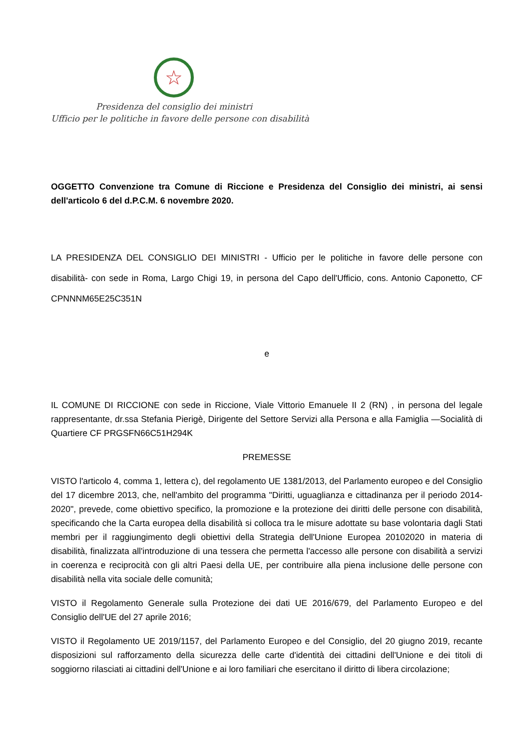☆
Presidenza del consiglio dei ministri
Ufficio per le politiche in favore delle persone con disabilità
OGGETTO Convenzione tra Comune di Riccione e Presidenza del Consiglio dei ministri, ai sensi dell'articolo 6 del d.P.C.M. 6 novembre 2020.
LA PRESIDENZA DEL CONSIGLIO DEI MINISTRI - Ufficio per le politiche in favore delle persone con disabilità- con sede in Roma, Largo Chigi 19, in persona del Capo dell'Ufficio, cons. Antonio Caponetto, CF CPNNNM65E25C351N
e
IL COMUNE DI RICCIONE con sede in Riccione, Viale Vittorio Emanuele II 2 (RN) , in persona del legale rappresentante, dr.ssa Stefania Pierigè, Dirigente del Settore Servizi alla Persona e alla Famiglia —Socialità di Quartiere CF PRGSFN66C51H294K
PREMESSE
VISTO l'articolo 4, comma 1, lettera c), del regolamento UE 1381/2013, del Parlamento europeo e del Consiglio del 17 dicembre 2013, che, nell'ambito del programma "Diritti, uguaglianza e cittadinanza per il periodo 2014-2020", prevede, come obiettivo specifico, la promozione e la protezione dei diritti delle persone con disabilità, specificando che la Carta europea della disabilità si colloca tra le misure adottate su base volontaria dagli Stati membri per il raggiungimento degli obiettivi della Strategia dell'Unione Europea 20102020 in materia di disabilità, finalizzata all'introduzione di una tessera che permetta l'accesso alle persone con disabilità a servizi in coerenza e reciprocità con gli altri Paesi della UE, per contribuire alla piena inclusione delle persone con disabilità nella vita sociale delle comunità;
VISTO il Regolamento Generale sulla Protezione dei dati UE 2016/679, del Parlamento Europeo e del Consiglio dell'UE del 27 aprile 2016;
VISTO il Regolamento UE 2019/1157, del Parlamento Europeo e del Consiglio, del 20 giugno 2019, recante disposizioni sul rafforzamento della sicurezza delle carte d'identità dei cittadini dell'Unione e dei titoli di soggiorno rilasciati ai cittadini dell'Unione e ai loro familiari che esercitano il diritto di libera circolazione;